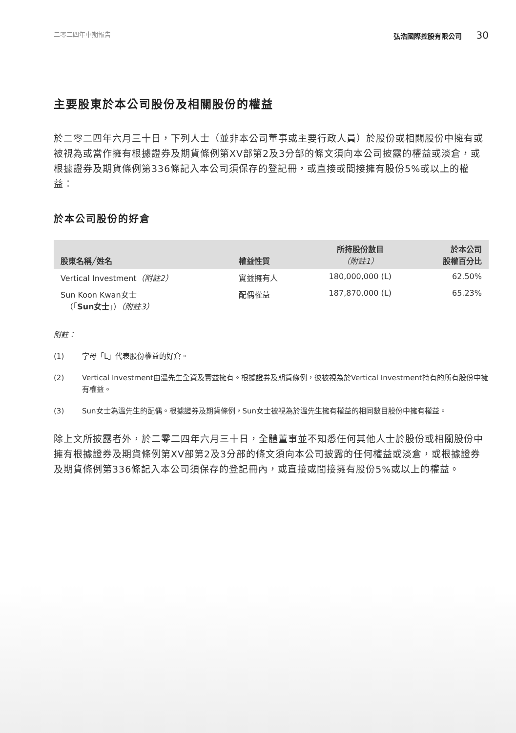二零二四年中期報告 弘浩國際控股有限公司 30
主要股東於本公司股份及相關股份的權益
於二零二四年六月三十日，下列人士（並非本公司董事或主要行政人員）於股份或相關股份中擁有或被視為或當作擁有根據證券及期貨條例第XV部第2及3分部的條文須向本公司披露的權益或淡倉，或根據證券及期貨條例第336條記入本公司須保存的登記冊，或直接或間接擁有股份5%或以上的權益：
於本公司股份的好倉
| 股東名稱╱姓名 | 權益性質 | 所持股份數目 （附註1） | 於本公司 股權百分比 |
| --- | --- | --- | --- |
| Vertical Investment （附註2） | 實益擁有人 | 180,000,000 (L) | 62.50% |
| Sun Koon Kwan女士 （「 Sun女士 」） （附註3） | 配偶權益 | 187,870,000 (L) | 65.23% |
附註：
(1) 字母「L」代表股份權益的好倉。
(2) Vertical Investment由溫先生全資及實益擁有。根據證券及期貨條例，彼被視為於Vertical Investment持有的所有股份中擁有權益。
(3) Sun女士為溫先生的配偶。根據證券及期貨條例，Sun女士被視為於溫先生擁有權益的相同數目股份中擁有權益。
除上文所披露者外，於二零二四年六月三十日，全體董事並不知悉任何其他人士於股份或相關股份中擁有根據證券及期貨條例第XV部第2及3分部的條文須向本公司披露的任何權益或淡倉，或根據證券及期貨條例第336條記入本公司須保存的登記冊內，或直接或間接擁有股份5%或以上的權益。